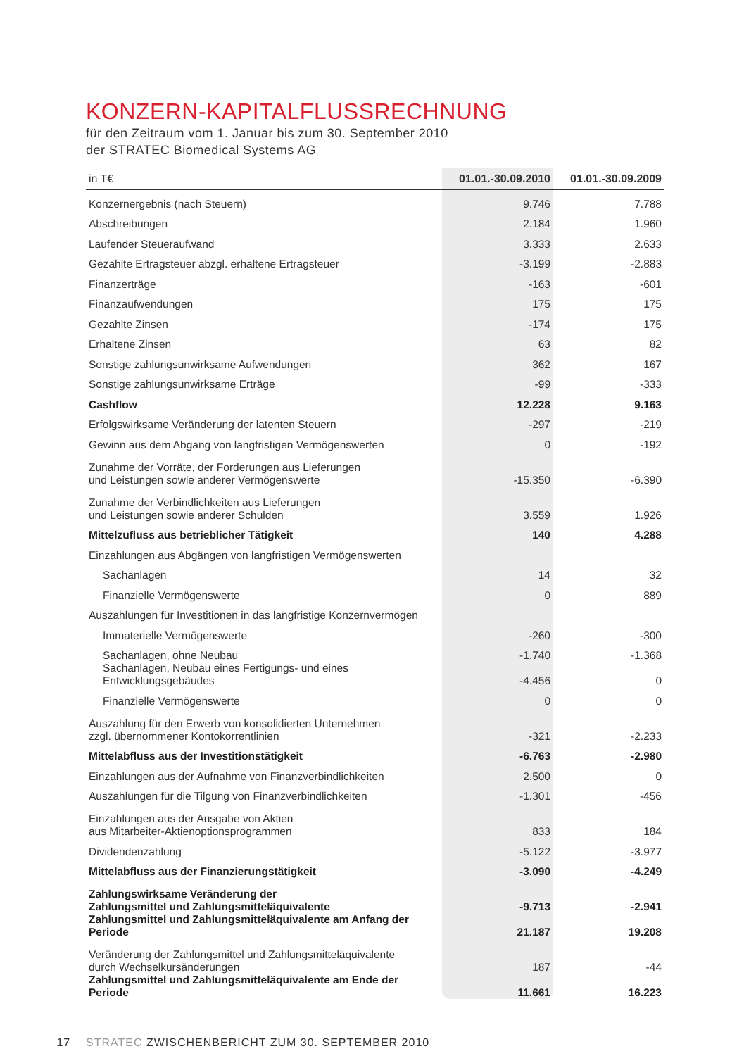KONZERN-KAPITALFLUSSRECHNUNG
für den Zeitraum vom 1. Januar bis zum 30. September 2010
der STRATEC Biomedical Systems AG
| in T€ | 01.01.-30.09.2010 | 01.01.-30.09.2009 |
| --- | --- | --- |
| Konzernergebnis (nach Steuern) | 9.746 | 7.788 |
| Abschreibungen | 2.184 | 1.960 |
| Laufender Steueraufwand | 3.333 | 2.633 |
| Gezahlte Ertragsteuer abzgl. erhaltene Ertragsteuer | -3.199 | -2.883 |
| Finanzerträge | -163 | -601 |
| Finanzaufwendungen | 175 | 175 |
| Gezahlte Zinsen | -174 | 175 |
| Erhaltene Zinsen | 63 | 82 |
| Sonstige zahlungsunwirksame Aufwendungen | 362 | 167 |
| Sonstige zahlungsunwirksame Erträge | -99 | -333 |
| Cashflow | 12.228 | 9.163 |
| Erfolgswirksame Veränderung der latenten Steuern | -297 | -219 |
| Gewinn aus dem Abgang von langfristigen Vermögenswerten | 0 | -192 |
| Zunahme der Vorräte, der Forderungen aus Lieferungen und Leistungen sowie anderer Vermögenswerte | -15.350 | -6.390 |
| Zunahme der Verbindlichkeiten aus Lieferungen und Leistungen sowie anderer Schulden | 3.559 | 1.926 |
| Mittelzufluss aus betrieblicher Tätigkeit | 140 | 4.288 |
| Einzahlungen aus Abgängen von langfristigen Vermögenswerten | | |
| Sachanlagen | 14 | 32 |
| Finanzielle Vermögenswerte | 0 | 889 |
| Auszahlungen für Investitionen in das langfristige Konzernvermögen | | |
| Immaterielle Vermögenswerte | -260 | -300 |
| Sachanlagen, ohne Neubau | -1.740 | -1.368 |
| Sachanlagen, Neubau eines Fertigungs- und eines Entwicklungsgebäudes | -4.456 | 0 |
| Finanzielle Vermögenswerte | 0 | 0 |
| Auszahlung für den Erwerb von konsolidierten Unternehmen zzgl. übernommener Kontokorrentlinien | -321 | -2.233 |
| Mittelabfluss aus der Investitionstätigkeit | -6.763 | -2.980 |
| Einzahlungen aus der Aufnahme von Finanzverbindlichkeiten | 2.500 | 0 |
| Auszahlungen für die Tilgung von Finanzverbindlichkeiten | -1.301 | -456 |
| Einzahlungen aus der Ausgabe von Aktien aus Mitarbeiter-Aktienoptionsprogrammen | 833 | 184 |
| Dividendenzahlung | -5.122 | -3.977 |
| Mittelabfluss aus der Finanzierungstätigkeit | -3.090 | -4.249 |
| Zahlungswirksame Veränderung der Zahlungsmittel und Zahlungsmitteläquivalente | -9.713 | -2.941 |
| Zahlungsmittel und Zahlungsmitteläquivalente am Anfang der Periode | 21.187 | 19.208 |
| Veränderung der Zahlungsmittel und Zahlungsmitteläquivalente durch Wechselkursänderungen | 187 | -44 |
| Zahlungsmittel und Zahlungsmitteläquivalente am Ende der Periode | 11.661 | 16.223 |
17 STRATEC ZWISCHENBERICHT ZUM 30. SEPTEMBER 2010